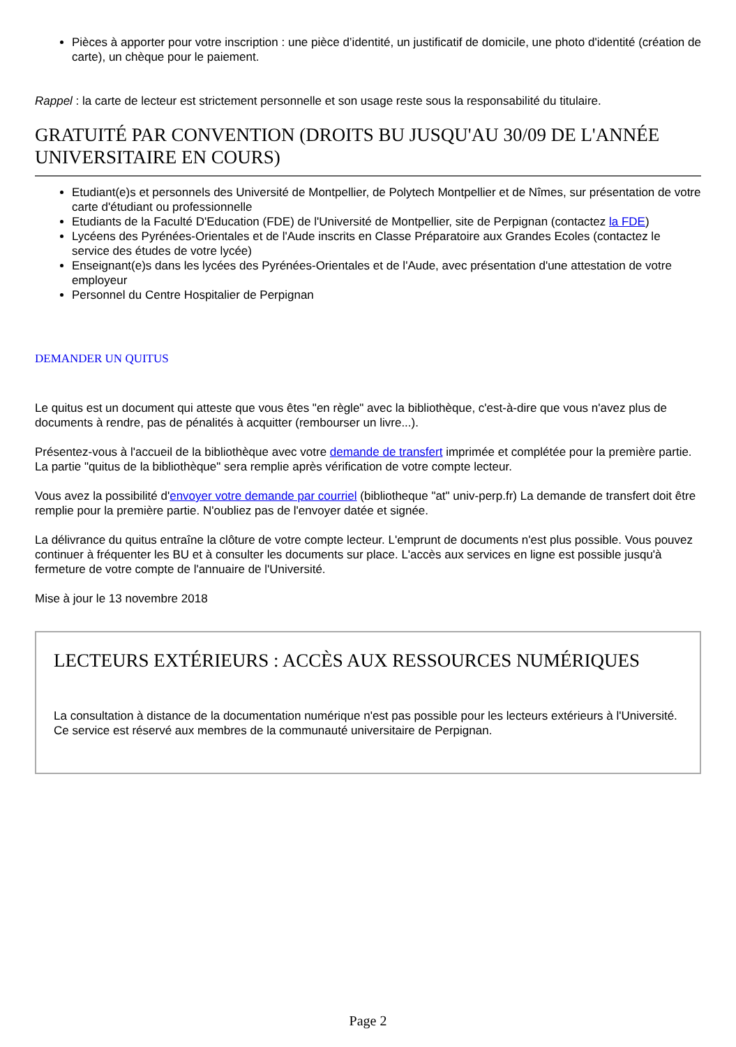Pièces à apporter pour votre inscription : une pièce d’identité, un justificatif de domicile, une photo d'identité (création de carte), un chèque pour le paiement.
Rappel : la carte de lecteur est strictement personnelle et son usage reste sous la responsabilité du titulaire.
GRATUITÉ PAR CONVENTION (DROITS BU JUSQU'AU 30/09 DE L'ANNÉE UNIVERSITAIRE EN COURS)
Etudiant(e)s et personnels des Université de Montpellier, de Polytech Montpellier et de Nîmes, sur présentation de votre carte d'étudiant ou professionnelle
Etudiants de la Faculté D'Education (FDE) de l'Université de Montpellier, site de Perpignan (contactez la FDE)
Lycéens des Pyrénées-Orientales et de l'Aude inscrits en Classe Préparatoire aux Grandes Ecoles (contactez le service des études de votre lycée)
Enseignant(e)s dans les lycées des Pyrénées-Orientales et de l'Aude, avec présentation d'une attestation de votre employeur
Personnel du Centre Hospitalier de Perpignan
DEMANDER UN QUITUS
Le quitus est un document qui atteste que vous êtes "en règle" avec la bibliothèque, c'est-à-dire que vous n'avez plus de documents à rendre, pas de pénalités à acquitter (rembourser un livre...).
Présentez-vous à l'accueil de la bibliothèque avec votre demande de transfert imprimée et complétée pour la première partie. La partie "quitus de la bibliothèque" sera remplie après vérification de votre compte lecteur.
Vous avez la possibilité d'envoyer votre demande par courriel (bibliotheque "at" univ-perp.fr) La demande de transfert doit être remplie pour la première partie. N'oubliez pas de l'envoyer datée et signée.
La délivrance du quitus entraîne la clôture de votre compte lecteur. L'emprunt de documents n'est plus possible. Vous pouvez continuer à fréquenter les BU et à consulter les documents sur place. L'accès aux services en ligne est possible jusqu'à fermeture de votre compte de l'annuaire de l'Université.
Mise à jour le 13 novembre 2018
LECTEURS EXTÉRIEURS : ACCÈS AUX RESSOURCES NUMÉRIQUES
La consultation à distance de la documentation numérique n'est pas possible pour les lecteurs extérieurs à l'Université. Ce service est réservé aux membres de la communauté universitaire de Perpignan.
Page 2